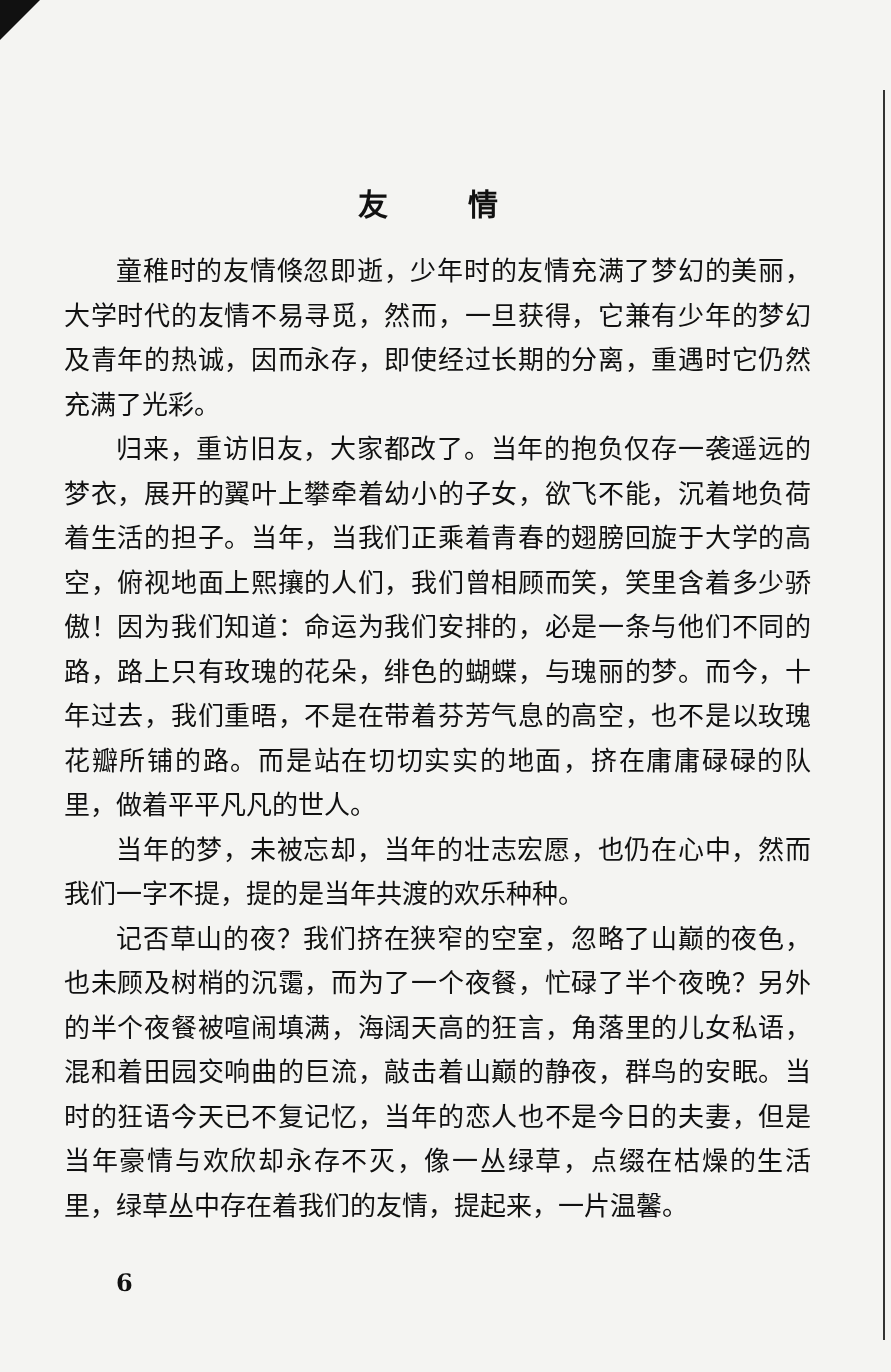友情
童稚时的友情倏忽即逝，少年时的友情充满了梦幻的美丽，大学时代的友情不易寻觅，然而，一旦获得，它兼有少年的梦幻及青年的热诚，因而永存，即使经过长期的分离，重遇时它仍然充满了光彩。
归来，重访旧友，大家都改了。当年的抱负仅存一袭遥远的梦衣，展开的翼叶上攀牵着幼小的子女，欲飞不能，沉着地负荷着生活的担子。当年，当我们正乘着青春的翅膀回旋于大学的高空，俯视地面上熙攘的人们，我们曾相顾而笑，笑里含着多少骄傲！因为我们知道：命运为我们安排的，必是一条与他们不同的路，路上只有玫瑰的花朵，绯色的蝴蝶，与瑰丽的梦。而今，十年过去，我们重晤，不是在带着芬芳气息的高空，也不是以玫瑰花瓣所铺的路。而是站在切切实实的地面，挤在庸庸碌碌的队里，做着平平凡凡的世人。
当年的梦，未被忘却，当年的壮志宏愿，也仍在心中，然而我们一字不提，提的是当年共渡的欢乐种种。
记否草山的夜？我们挤在狭窄的空室，忽略了山巅的夜色，也未顾及树梢的沉霭，而为了一个夜餐，忙碌了半个夜晚？另外的半个夜餐被喧闹填满，海阔天高的狂言，角落里的儿女私语，混和着田园交响曲的巨流，敲击着山巅的静夜，群鸟的安眠。当时的狂语今天已不复记忆，当年的恋人也不是今日的夫妻，但是当年豪情与欢欣却永存不灭，像一丛绿草，点缀在枯燥的生活里，绿草丛中存在着我们的友情，提起来，一片温馨。
6